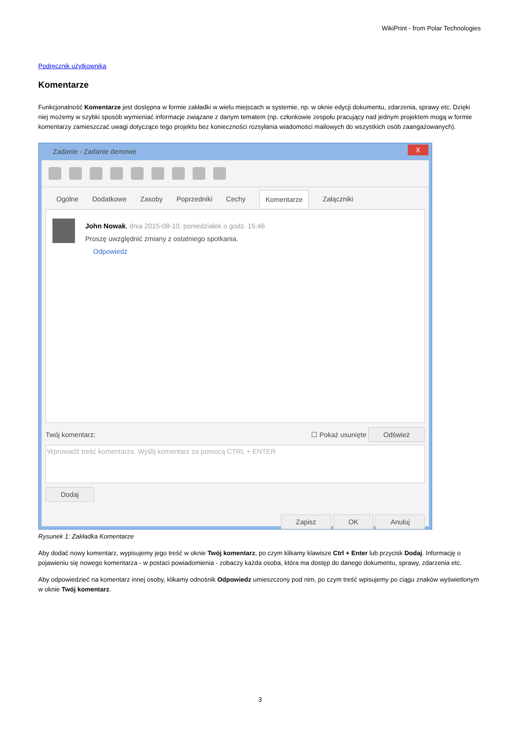WikiPrint - from Polar Technologies
Podręcznik użytkownika
Komentarze
Funkcjonalność Komentarze jest dostępna w formie zakładki w wielu miejscach w systemie, np. w oknie edycji dokumentu, zdarzenia, sprawy etc. Dzięki niej możemy w szybki sposób wymieniać informacje związane z danym tematem (np. członkowie zespołu pracujący nad jednym projektem mogą w formie komentarzy zamieszczać uwagi dotyczące tego projektu bez konieczności rozsyłania wiadomości mailowych do wszystkich osób zaangażowanych).
Zadanie - Zadanie demowe
X
Ogólne Dodatkowe Zasoby Poprzedniki Cechy Komentarze Załączniki
John Nowak, dnia 2015-08-10, poniedziałek o godz. 15:46
Proszę uwzględnić zmiany z ostatniego spotkania.
Odpowiedz
Twój komentarz: ☐ Pokaż usunięte Odśwież
Wprowadź treść komentarza. Wyślij komentarz za pomocą CTRL + ENTER
Dodaj
Zapisz OK Anuluj
Rysunek 1: Zakładka Komentarze
Aby dodać nowy komentarz, wypisujemy jego treść w oknie Twój komentarz, po czym klikamy klawisze Ctrl + Enter lub przycisk Dodaj. Informację o pojawieniu się nowego komentarza - w postaci powiadomienia - zobaczy każda osoba, która ma dostęp do danego dokumentu, sprawy, zdarzenia etc.
Aby odpowiedzieć na komentarz innej osoby, klikamy odnośnik Odpowiedz umieszczony pod nim, po czym treść wpisujemy po ciągu znaków wyświetlonym w oknie Twój komentarz.
3